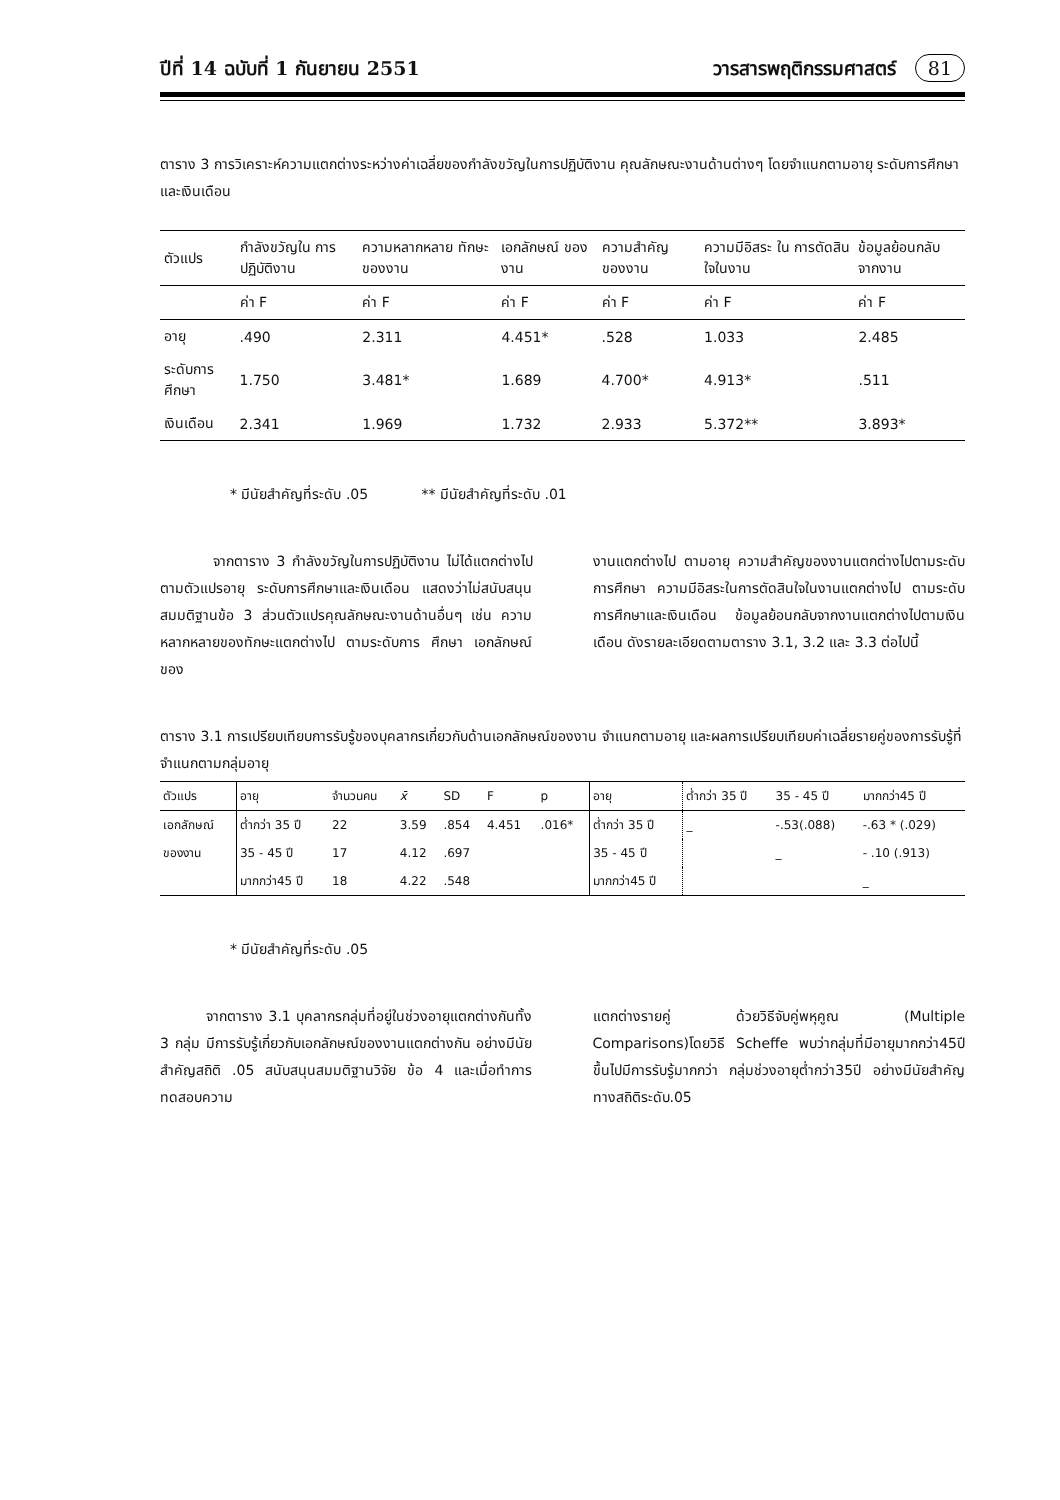ปีที่ 14 ฉบับที่ 1 กันยายน 2551 วารสารพฤติกรรมศาสตร์ 81
ตาราง 3 การวิเคราะห์ความแตกต่างระหว่างค่าเฉลี่ยของกำลังขวัญในการปฏิบัติงาน คุณลักษณะงานด้านต่างๆ โดยจำแนกตามอายุ ระดับการศึกษาและเงินเดือน
| ตัวแปร | กำลังขวัญใน การปฏิบัติงาน | ความหลากหลาย ทักษะของงาน | เอกลักษณ์ ของงาน | ความสำคัญ ของงาน | ความมีอิสระ ใน การตัดสินใจในงาน | ข้อมูลย้อนกลับ จากงาน |
| --- | --- | --- | --- | --- | --- | --- |
| | ค่า F | ค่า F | ค่า F | ค่า F | ค่า F | ค่า F |
| อายุ | .490 | 2.311 | 4.451* | .528 | 1.033 | 2.485 |
| ระดับการศึกษา | 1.750 | 3.481* | 1.689 | 4.700* | 4.913* | .511 |
| เงินเดือน | 2.341 | 1.969 | 1.732 | 2.933 | 5.372** | 3.893* |
* มีนัยสำคัญที่ระดับ .05 ** มีนัยสำคัญที่ระดับ .01
จากตาราง 3 กำลังขวัญในการปฏิบัติงาน ไม่ได้แตกต่างไปตามตัวแปรอายุ ระดับการศึกษาและเงินเดือน แสดงว่าไม่สนับสนุนสมมติฐานข้อ 3 ส่วนตัวแปรคุณลักษณะงานด้านอื่นๆ เช่น ความหลากหลายของทักษะแตกต่างไป ตามระดับการ ศึกษา เอกลักษณ์ของ
งานแตกต่างไป ตามอายุ ความสำคัญของงานแตกต่างไปตามระดับการศึกษา ความมีอิสระในการตัดสินใจในงานแตกต่างไป ตามระดับการศึกษาและเงินเดือน ข้อมูลย้อนกลับจากงานแตกต่างไปตามเงินเดือน ดังรายละเอียดตามตาราง 3.1, 3.2 และ 3.3 ต่อไปนี้
ตาราง 3.1 การเปรียบเทียบการรับรู้ของบุคลากรเกี่ยวกับด้านเอกลักษณ์ของงาน จำแนกตามอายุ และผลการเปรียบเทียบค่าเฉลี่ยรายคู่ของการรับรู้ที่จำแนกตามกลุ่มอายุ
| ตัวแปร | อายุ | จำนวนคน | x̄ | SD | F | p | อายุ | ต่ำกว่า 35 ปี | 35 - 45 ปี | มากกว่า45 ปี |
| --- | --- | --- | --- | --- | --- | --- | --- | --- | --- | --- |
| เอกลักษณ์ | ต่ำกว่า 35 ปี | 22 | 3.59 | .854 | 4.451 | .016* | ต่ำกว่า 35 ปี | _ | -.53(.088) | -.63 * (.029) |
| ของงาน | 35 - 45 ปี | 17 | 4.12 | .697 | | | 35 - 45 ปี | | _ | - .10 (.913) |
| | มากกว่า45 ปี | 18 | 4.22 | .548 | | | มากกว่า45 ปี | | | _ |
* มีนัยสำคัญที่ระดับ .05
จากตาราง 3.1 บุคลากรกลุ่มที่อยู่ในช่วงอายุแตกต่างกันทั้ง 3 กลุ่ม มีการรับรู้เกี่ยวกับเอกลักษณ์ของงานแตกต่างกัน อย่างมีนัยสำคัญสถิติ .05 สนับสนุนสมมติฐานวิจัย ข้อ 4 และเมื่อทำการทดสอบความ
แตกต่างรายคู่ ด้วยวิธีจับคู่พหุคูณ (Multiple Comparisons)โดยวิธี Scheffe พบว่ากลุ่มที่มีอายุมากกว่า45ปีขึ้นไปมีการรับรู้มากกว่า กลุ่มช่วงอายุต่ำกว่า35ปี อย่างมีนัยสำคัญทางสถิติระดับ.05